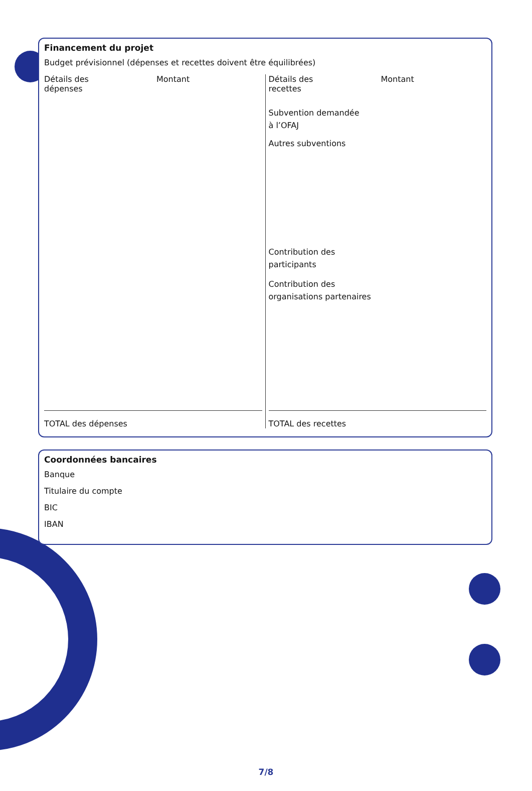Financement du projet
Budget prévisionnel (dépenses et recettes doivent être équilibrées)
| Détails des dépenses Montant TOTAL des dépenses | Détails des recettes Montant Subvention demandée à l’OFAJ Autres subventions Contribution des participants Contribution des organisations partenaires TOTAL des recettes |
Coordonnées bancaires
Banque
Titulaire du compte
BIC
IBAN
7/8